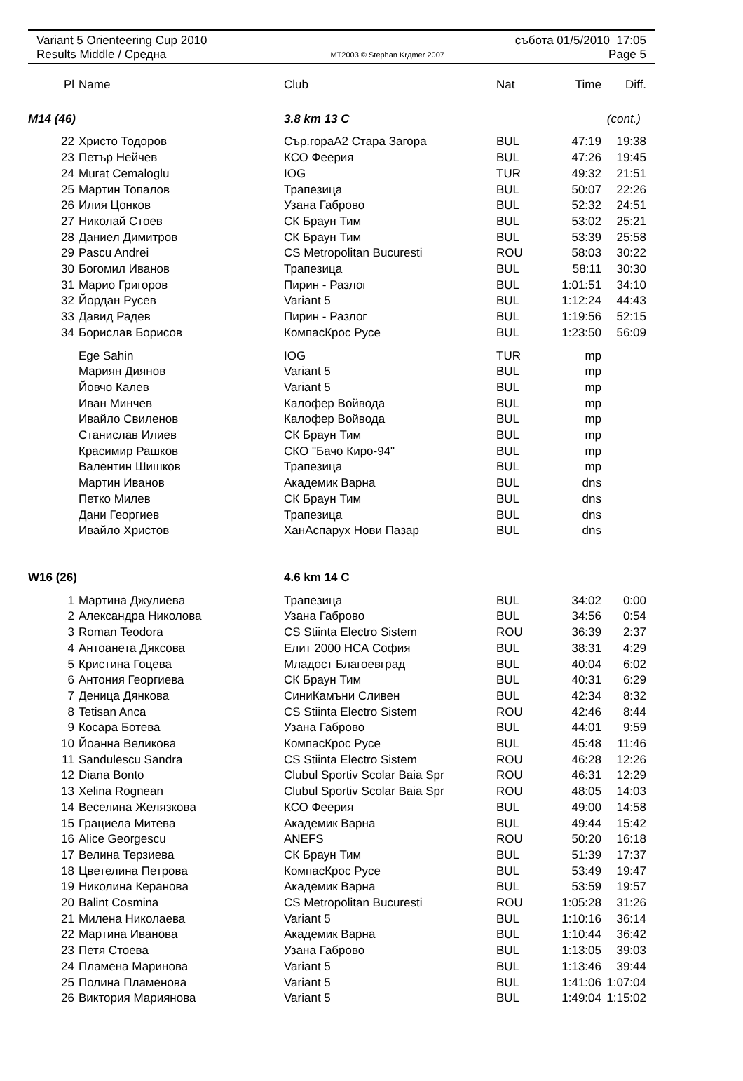Variant 5 Orienteering Cup 2010 събота 01/5/2010 17:05
Results Middle / Средна MT2003 © Stephan Krдmer 2007 Page 5
| Pl | Name | Club | Nat | Time | Diff. |
| --- | --- | --- | --- | --- | --- |
| M14 (46) | | 3.8 km 13 C | | (cont.) | |
| 22 | Христо Тодоров | Сър.гораА2 Стара Загора | BUL | 47:19 | 19:38 |
| 23 | Петър Нейчев | КСО Феерия | BUL | 47:26 | 19:45 |
| 24 | Murat Cemaloglu | IOG | TUR | 49:32 | 21:51 |
| 25 | Мартин Топалов | Трапезица | BUL | 50:07 | 22:26 |
| 26 | Илия Цонков | Узана Габрово | BUL | 52:32 | 24:51 |
| 27 | Николай Стоев | СК Браун Тим | BUL | 53:02 | 25:21 |
| 28 | Даниел Димитров | СК Браун Тим | BUL | 53:39 | 25:58 |
| 29 | Pascu Andrei | CS Metropolitan Bucuresti | ROU | 58:03 | 30:22 |
| 30 | Богомил Иванов | Трапезица | BUL | 58:11 | 30:30 |
| 31 | Марио Григоров | Пирин - Разлог | BUL | 1:01:51 | 34:10 |
| 32 | Йордан Русев | Variant 5 | BUL | 1:12:24 | 44:43 |
| 33 | Давид Радев | Пирин - Разлог | BUL | 1:19:56 | 52:15 |
| 34 | Борислав Борисов | КомпасКрос Русе | BUL | 1:23:50 | 56:09 |
| | Ege Sahin | IOG | TUR | mp | |
| | Мариян Диянов | Variant 5 | BUL | mp | |
| | Йовчо Калев | Variant 5 | BUL | mp | |
| | Иван Минчев | Калофер Войвода | BUL | mp | |
| | Ивайло Свиленов | Калофер Войвода | BUL | mp | |
| | Станислав Илиев | СК Браун Тим | BUL | mp | |
| | Красимир Рашков | СКО "Бачо Киро-94" | BUL | mp | |
| | Валентин Шишков | Трапезица | BUL | mp | |
| | Мартин Иванов | Академик Варна | BUL | dns | |
| | Петко Милев | СК Браун Тим | BUL | dns | |
| | Дани Георгиев | Трапезица | BUL | dns | |
| | Ивайло Христов | ХанАспарух Нови Пазар | BUL | dns | |
| W16 (26) | | 4.6 km 14 C | | | |
| 1 | Мартина Джулиева | Трапезица | BUL | 34:02 | 0:00 |
| 2 | Александра Николова | Узана Габрово | BUL | 34:56 | 0:54 |
| 3 | Roman Teodora | CS Stiinta Electro Sistem | ROU | 36:39 | 2:37 |
| 4 | Антоанета Дяксова | Елит 2000 НСА София | BUL | 38:31 | 4:29 |
| 5 | Кристина Гоцева | Младост Благоевград | BUL | 40:04 | 6:02 |
| 6 | Антония Георгиева | СК Браун Тим | BUL | 40:31 | 6:29 |
| 7 | Деница Дянкова | СиниКамъни Сливен | BUL | 42:34 | 8:32 |
| 8 | Tetisan Anca | CS Stiinta Electro Sistem | ROU | 42:46 | 8:44 |
| 9 | Косара Ботева | Узана Габрово | BUL | 44:01 | 9:59 |
| 10 | Йоанна Великова | КомпасКрос Русе | BUL | 45:48 | 11:46 |
| 11 | Sandulescu Sandra | CS Stiinta Electro Sistem | ROU | 46:28 | 12:26 |
| 12 | Diana Bonto | Clubul Sportiv Scolar Baia Spr | ROU | 46:31 | 12:29 |
| 13 | Xelina Rognean | Clubul Sportiv Scolar Baia Spr | ROU | 48:05 | 14:03 |
| 14 | Веселина Желязкова | КСО Феерия | BUL | 49:00 | 14:58 |
| 15 | Грациела Митева | Академик Варна | BUL | 49:44 | 15:42 |
| 16 | Alice Georgescu | ANEFS | ROU | 50:20 | 16:18 |
| 17 | Велина Терзиева | СК Браун Тим | BUL | 51:39 | 17:37 |
| 18 | Цветелина Петрова | КомпасКрос Русе | BUL | 53:49 | 19:47 |
| 19 | Николина Керанова | Академик Варна | BUL | 53:59 | 19:57 |
| 20 | Balint Cosmina | CS Metropolitan Bucuresti | ROU | 1:05:28 | 31:26 |
| 21 | Милена Николаева | Variant 5 | BUL | 1:10:16 | 36:14 |
| 22 | Мартина Иванова | Академик Варна | BUL | 1:10:44 | 36:42 |
| 23 | Петя Стоева | Узана Габрово | BUL | 1:13:05 | 39:03 |
| 24 | Пламена Маринова | Variant 5 | BUL | 1:13:46 | 39:44 |
| 25 | Полина Пламенова | Variant 5 | BUL | 1:41:06 | 1:07:04 |
| 26 | Виктория Мариянова | Variant 5 | BUL | 1:49:04 | 1:15:02 |